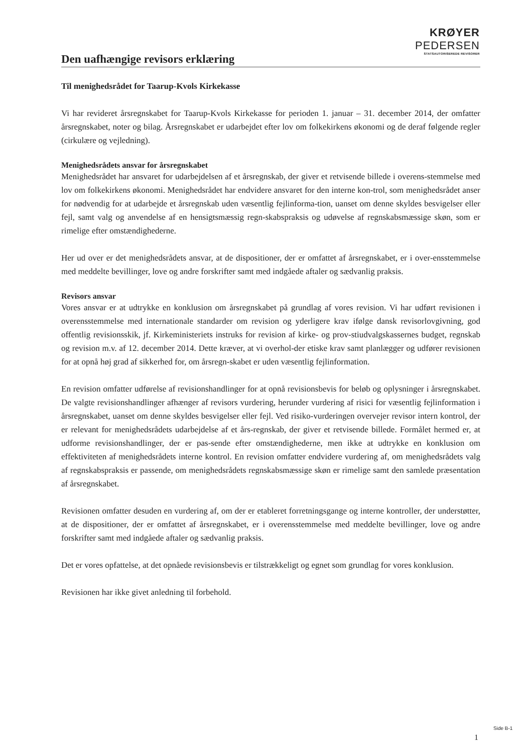KRØYER PEDERSEN
STATSAUTORISEREDE REVISORER
Den uafhængige revisors erklæring
Til menighedsrådet for Taarup-Kvols Kirkekasse
Vi har revideret årsregnskabet for Taarup-Kvols Kirkekasse for perioden 1. januar – 31. december 2014, der omfatter årsregnskabet, noter og bilag. Årsregnskabet er udarbejdet efter lov om folkekirkens økonomi og de deraf følgende regler (cirkulære og vejledning).
Menighedsrådets ansvar for årsregnskabet
Menighedsrådet har ansvaret for udarbejdelsen af et årsregnskab, der giver et retvisende billede i overens-stemmelse med lov om folkekirkens økonomi. Menighedsrådet har endvidere ansvaret for den interne kon-trol, som menighedsrådet anser for nødvendig for at udarbejde et årsregnskab uden væsentlig fejlinforma-tion, uanset om denne skyldes besvigelser eller fejl, samt valg og anvendelse af en hensigtsmæssig regn-skabspraksis og udøvelse af regnskabsmæssige skøn, som er rimelige efter omstændighederne.
Her ud over er det menighedsrådets ansvar, at de dispositioner, der er omfattet af årsregnskabet, er i over-ensstemmelse med meddelte bevillinger, love og andre forskrifter samt med indgåede aftaler og sædvanlig praksis.
Revisors ansvar
Vores ansvar er at udtrykke en konklusion om årsregnskabet på grundlag af vores revision. Vi har udført revisionen i overensstemmelse med internationale standarder om revision og yderligere krav ifølge dansk revisorlovgivning, god offentlig revisionsskik, jf. Kirkeministeriets instruks for revision af kirke- og prov-stiudvalgskassernes budget, regnskab og revision m.v. af 12. december 2014. Dette kræver, at vi overhol-der etiske krav samt planlægger og udfører revisionen for at opnå høj grad af sikkerhed for, om årsregn-skabet er uden væsentlig fejlinformation.
En revision omfatter udførelse af revisionshandlinger for at opnå revisionsbevis for beløb og oplysninger i årsregnskabet. De valgte revisionshandlinger afhænger af revisors vurdering, herunder vurdering af risici for væsentlig fejlinformation i årsregnskabet, uanset om denne skyldes besvigelser eller fejl. Ved risiko-vurderingen overvejer revisor intern kontrol, der er relevant for menighedsrådets udarbejdelse af et års-regnskab, der giver et retvisende billede. Formålet hermed er, at udforme revisionshandlinger, der er pas-sende efter omstændighederne, men ikke at udtrykke en konklusion om effektiviteten af menighedsrådets interne kontrol. En revision omfatter endvidere vurdering af, om menighedsrådets valg af regnskabspraksis er passende, om menighedsrådets regnskabsmæssige skøn er rimelige samt den samlede præsentation af årsregnskabet.
Revisionen omfatter desuden en vurdering af, om der er etableret forretningsgange og interne kontroller, der understøtter, at de dispositioner, der er omfattet af årsregnskabet, er i overensstemmelse med meddelte bevillinger, love og andre forskrifter samt med indgåede aftaler og sædvanlig praksis.
Det er vores opfattelse, at det opnåede revisionsbevis er tilstrækkeligt og egnet som grundlag for vores konklusion.
Revisionen har ikke givet anledning til forbehold.
1
Side B-1